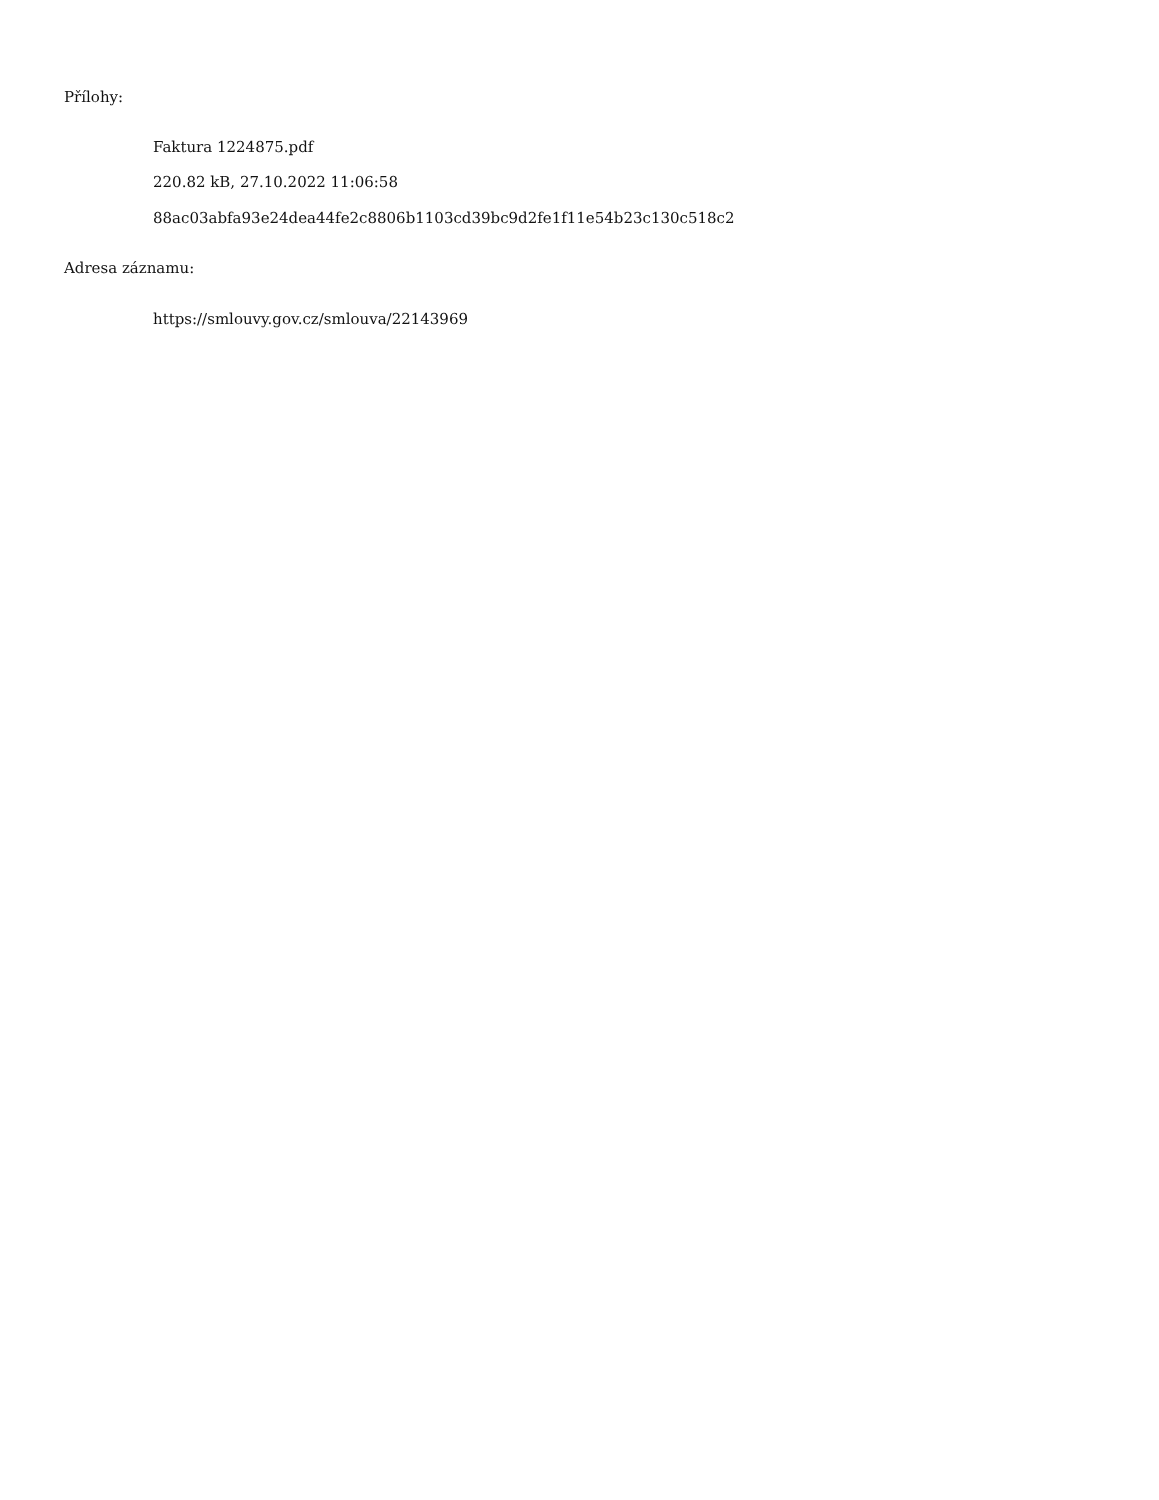Přílohy:
Faktura 1224875.pdf
220.82 kB, 27.10.2022 11:06:58
88ac03abfa93e24dea44fe2c8806b1103cd39bc9d2fe1f11e54b23c130c518c2
Adresa záznamu:
https://smlouvy.gov.cz/smlouva/22143969